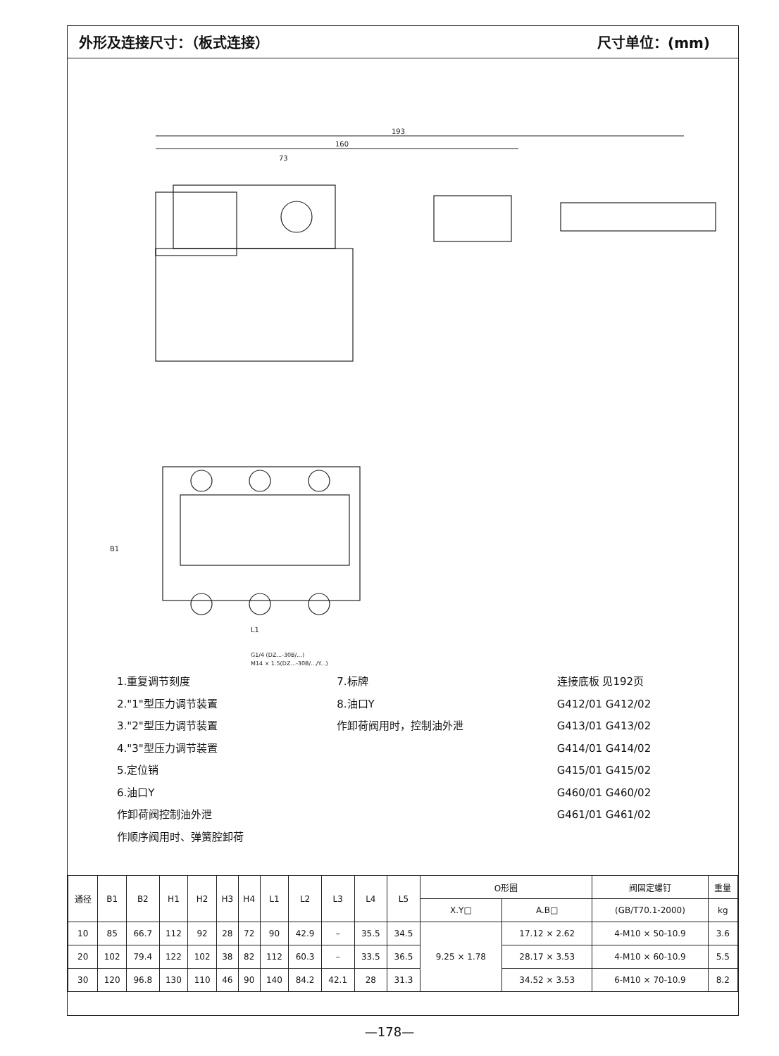外形及连接尺寸：（板式连接） 尺寸单位：(mm)
193
160
73
L1
B1
G1/4 (DZ...-30B/...)
M14 × 1.5(DZ...-30B/.../Y...)
1.重复调节刻度
2."1"型压力调节装置
3."2"型压力调节装置
4."3"型压力调节装置
5.定位销
6.油口Y
作卸荷阀控制油外泄
作顺序阀用时、弹簧腔卸荷
7.标牌
8.油口Y
作卸荷阀用时，控制油外泄
连接底板 见192页
G412/01 G412/02
G413/01 G413/02
G414/01 G414/02
G415/01 G415/02
G460/01 G460/02
G461/01 G461/02
| 通径 | B1 | B2 | H1 | H2 | H3 | H4 | L1 | L2 | L3 | L4 | L5 | O形圈 | | 阀固定螺钉 | 重量 |
| --- | --- | --- | --- | --- | --- | --- | --- | --- | --- | --- | --- | --- | --- | --- | --- |
| | | | | | | | | | | | | X.Y□ | A.B□ | (GB/T70.1-2000) | kg |
| 10 | 85 | 66.7 | 112 | 92 | 28 | 72 | 90 | 42.9 | – | 35.5 | 34.5 | 9.25 × 1.78 | 17.12 × 2.62 | 4-M10 × 50-10.9 | 3.6 |
| 20 | 102 | 79.4 | 122 | 102 | 38 | 82 | 112 | 60.3 | – | 33.5 | 36.5 | | 28.17 × 3.53 | 4-M10 × 60-10.9 | 5.5 |
| 30 | 120 | 96.8 | 130 | 110 | 46 | 90 | 140 | 84.2 | 42.1 | 28 | 31.3 | | 34.52 × 3.53 | 6-M10 × 70-10.9 | 8.2 |
—178—